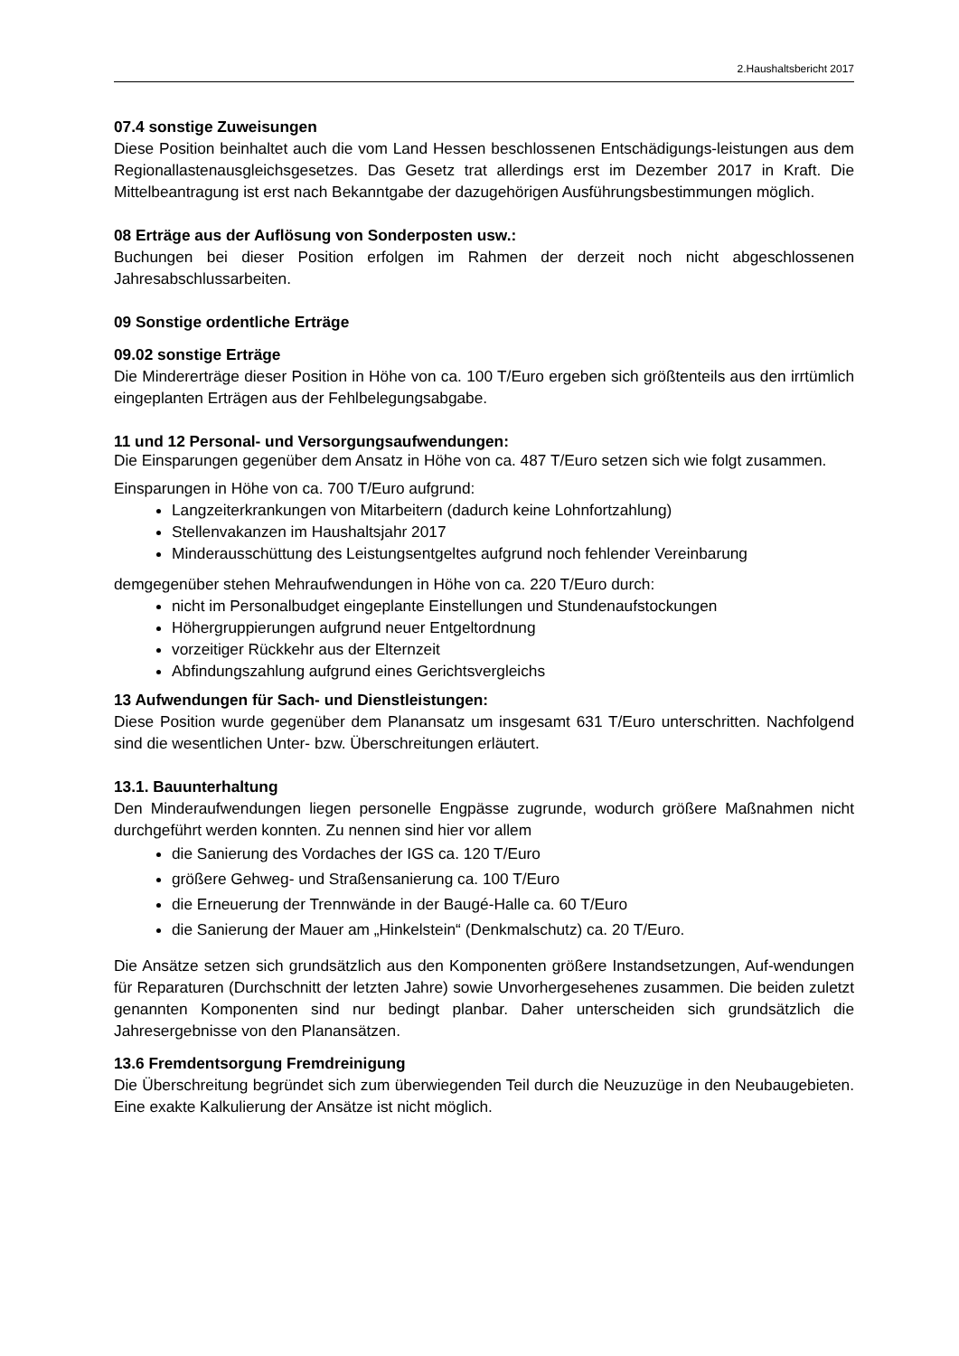2.Haushaltsbericht 2017
07.4 sonstige Zuweisungen
Diese Position beinhaltet auch die vom Land Hessen beschlossenen Entschädigungs-leistungen aus dem Regionallastenausgleichsgesetzes. Das Gesetz trat allerdings erst im Dezember 2017 in Kraft. Die Mittelbeantragung ist erst nach Bekanntgabe der dazugehörigen Ausführungsbestimmungen möglich.
08 Erträge aus der Auflösung von Sonderposten usw.:
Buchungen bei dieser Position erfolgen im Rahmen der derzeit noch nicht abgeschlossenen Jahresabschlussarbeiten.
09 Sonstige ordentliche Erträge
09.02 sonstige Erträge
Die Mindererträge dieser Position in Höhe von ca. 100 T/Euro ergeben sich größtenteils aus den irrtümlich eingeplanten Erträgen aus der Fehlbelegungsabgabe.
11 und 12 Personal- und Versorgungsaufwendungen:
Die Einsparungen gegenüber dem Ansatz in Höhe von ca. 487 T/Euro setzen sich wie folgt zusammen.
Einsparungen in Höhe von ca. 700 T/Euro aufgrund:
Langzeiterkrankungen von Mitarbeitern (dadurch keine Lohnfortzahlung)
Stellenvakanzen im Haushaltsjahr 2017
Minderausschüttung des Leistungsentgeltes aufgrund noch fehlender Vereinbarung
demgegenüber stehen Mehraufwendungen in Höhe von ca. 220 T/Euro durch:
nicht im Personalbudget eingeplante Einstellungen und Stundenaufstockungen
Höhergruppierungen aufgrund neuer Entgeltordnung
vorzeitiger Rückkehr aus der Elternzeit
Abfindungszahlung aufgrund eines Gerichtsvergleichs
13 Aufwendungen für Sach- und Dienstleistungen:
Diese Position wurde gegenüber dem Planansatz um insgesamt 631 T/Euro unterschritten. Nachfolgend sind die wesentlichen Unter- bzw. Überschreitungen erläutert.
13.1. Bauunterhaltung
Den Minderaufwendungen liegen personelle Engpässe zugrunde, wodurch größere Maßnahmen nicht durchgeführt werden konnten. Zu nennen sind hier vor allem
die Sanierung des Vordaches der IGS ca. 120 T/Euro
größere Gehweg- und Straßensanierung ca. 100 T/Euro
die Erneuerung der Trennwände in der Baugé-Halle ca. 60 T/Euro
die Sanierung der Mauer am „Hinkelstein“ (Denkmalschutz) ca. 20 T/Euro.
Die Ansätze setzen sich grundsätzlich aus den Komponenten größere Instandsetzungen, Auf-wendungen für Reparaturen (Durchschnitt der letzten Jahre) sowie Unvorhergesehenes zusammen. Die beiden zuletzt genannten Komponenten sind nur bedingt planbar. Daher unterscheiden sich grundsätzlich die Jahresergebnisse von den Planansätzen.
13.6 Fremdentsorgung Fremdreinigung
Die Überschreitung begründet sich zum überwiegenden Teil durch die Neuzuzüge in den Neubaugebieten. Eine exakte Kalkulierung der Ansätze ist nicht möglich.